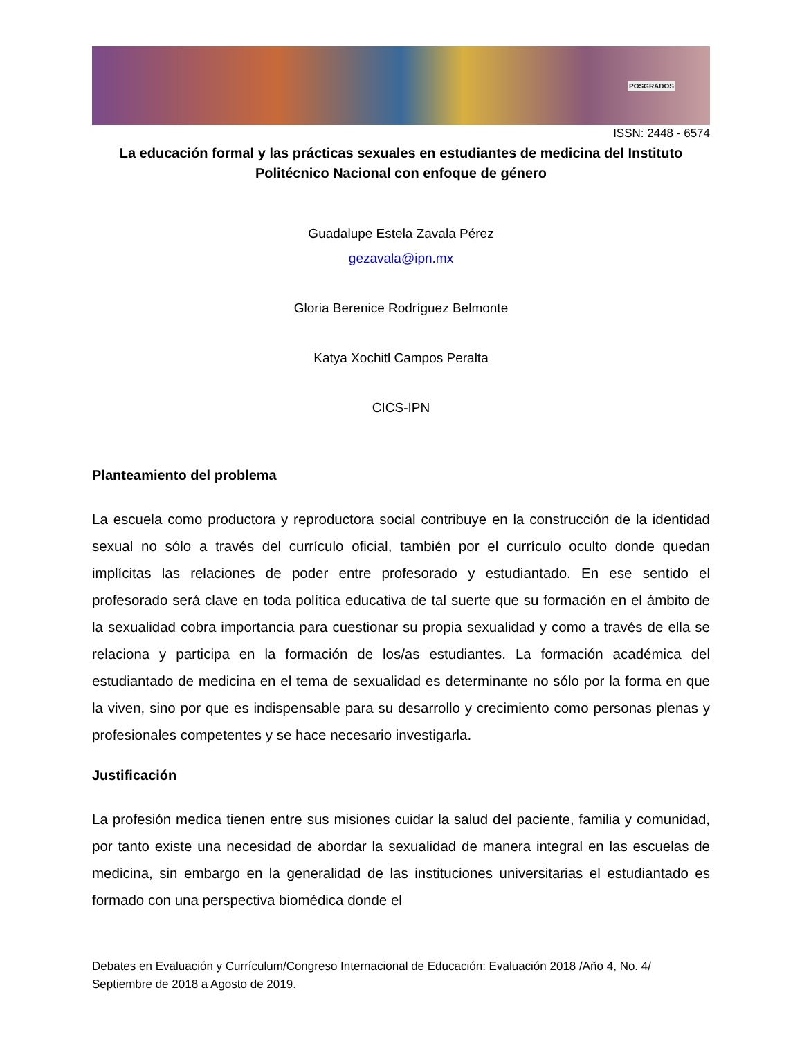POSGRADOS
ISSN: 2448 - 6574
La educación formal y las prácticas sexuales en estudiantes de medicina del Instituto Politécnico Nacional con enfoque de género
Guadalupe Estela Zavala Pérez
gezavala@ipn.mx
Gloria Berenice Rodríguez Belmonte
Katya Xochitl Campos Peralta
CICS-IPN
Planteamiento del problema
La escuela como productora y reproductora social contribuye en la construcción de la identidad sexual no sólo a través del currículo oficial, también por el currículo oculto donde quedan implícitas las relaciones de poder entre profesorado y estudiantado. En ese sentido el profesorado será clave en toda política educativa de tal suerte que su formación en el ámbito de la sexualidad cobra importancia para cuestionar su propia sexualidad y como a través de ella se relaciona y participa en la formación de los/as estudiantes. La formación académica del estudiantado de medicina en el tema de sexualidad es determinante no sólo por la forma en que la viven, sino por que es indispensable para su desarrollo y crecimiento como personas plenas y profesionales competentes y se hace necesario investigarla.
Justificación
La profesión medica tienen entre sus misiones cuidar la salud del paciente, familia y comunidad, por tanto existe una necesidad de abordar la sexualidad de manera integral en las escuelas de medicina, sin embargo en la generalidad de las instituciones universitarias el estudiantado es formado con una perspectiva biomédica donde el
Debates en Evaluación y Currículum/Congreso Internacional de Educación: Evaluación 2018 /Año 4, No. 4/ Septiembre de 2018 a Agosto de 2019.